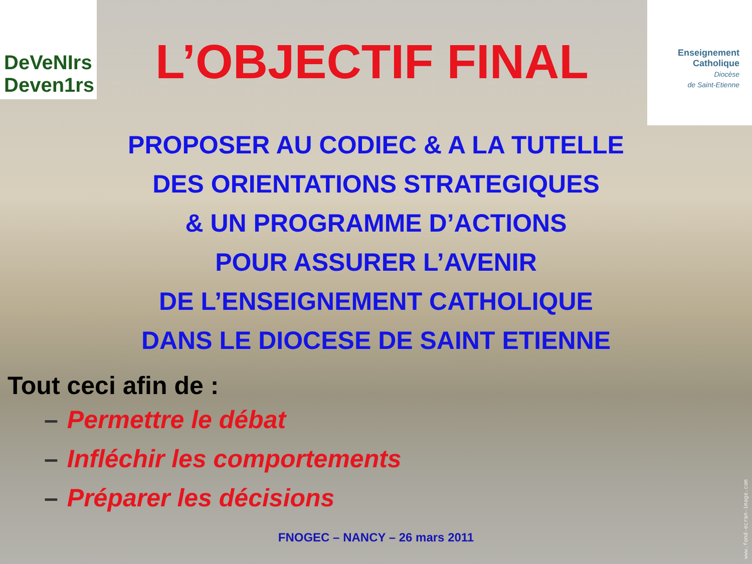DeVeNIrs Deven1rs
L’OBJECTIF FINAL
Enseignement
Catholique
Diocèse
de Saint-Etienne
PROPOSER AU CODIEC & A LA TUTELLE
DES ORIENTATIONS STRATEGIQUES
& UN PROGRAMME D’ACTIONS
POUR ASSURER L’AVENIR
DE L’ENSEIGNEMENT CATHOLIQUE
DANS LE DIOCESE DE SAINT ETIENNE
Tout ceci afin de :
– Permettre le débat
– Infléchir les comportements
– Préparer les décisions
FNOGEC – NANCY – 26 mars 2011
www.fond-ecran-image.com